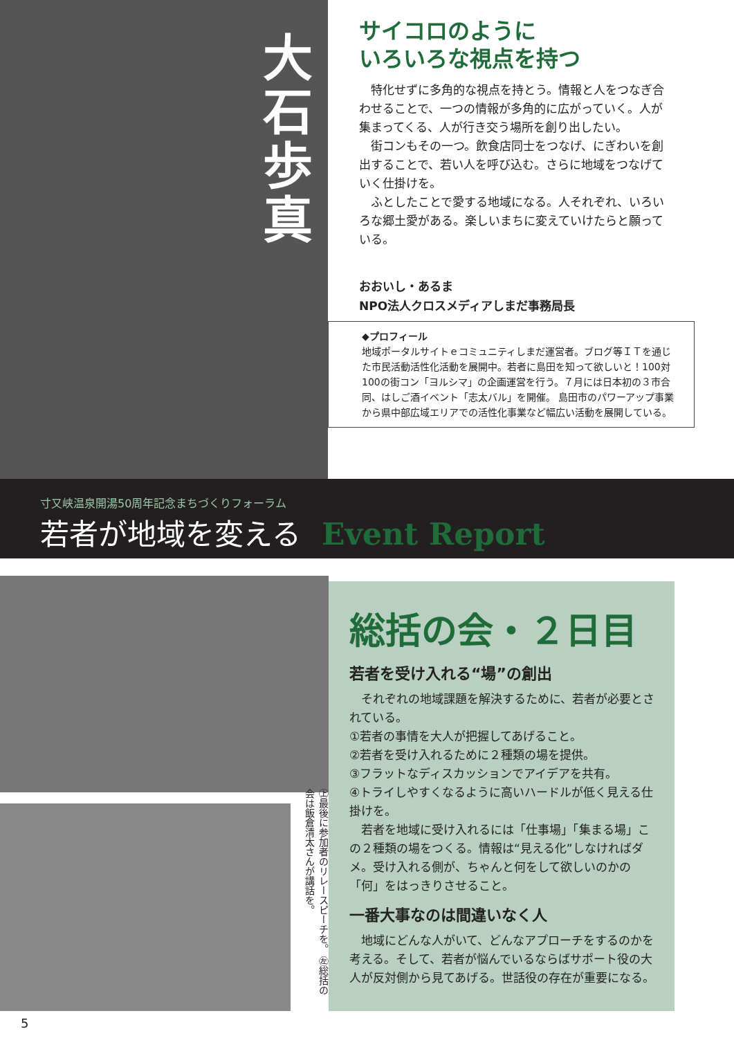大石歩真
サイコロのように
いろいろな視点を持つ
特化せずに多角的な視点を持とう。情報と人をつなぎ合わせることで、一つの情報が多角的に広がっていく。人が集まってくる、人が行き交う場所を創り出したい。
街コンもその一つ。飲食店同士をつなげ、にぎわいを創出することで、若い人を呼び込む。さらに地域をつなげていく仕掛けを。
ふとしたことで愛する地域になる。人それぞれ、いろいろな郷土愛がある。楽しいまちに変えていけたらと願っている。
おおいし・あるま
NPO法人クロスメディアしまだ事務局長
◆プロフィール
地域ポータルサイトｅコミュニティしまだ運営者。ブログ等ＩＴを通じた市民活動活性化活動を展開中。若者に島田を知って欲しいと！100対100の街コン「ヨルシマ」の企画運営を行う。７月には日本初の３市合同、はしご酒イベント「志太バル」を開催。 島田市のパワーアップ事業から県中部広域エリアでの活性化事業など幅広い活動を展開している。
寸又峡温泉開湯50周年記念まちづくりフォーラム
若者が地域を変える Event Report
総括の会・２日目
若者を受け入れる“場”の創出
　それぞれの地域課題を解決するために、若者が必要とされている。
①若者の事情を大人が把握してあげること。
②若者を受け入れるために２種類の場を提供。
③フラットなディスカッションでアイデアを共有。
④トライしやすくなるように高いハードルが低く見える仕掛けを。
　若者を地域に受け入れるには「仕事場」「集まる場」この２種類の場をつくる。情報は“見える化”しなければダメ。受け入れる側が、ちゃんと何をして欲しいのかの「何」をはっきりさせること。
一番大事なのは間違いなく人
　地域にどんな人がいて、どんなアプローチをするのかを考える。そして、若者が悩んでいるならばサポート役の大人が反対側から見てあげる。世話役の存在が重要になる。
㊤最後に参加者のリレースピーチを。 ㊧総括の会は飯倉清太さんが講話を。
5